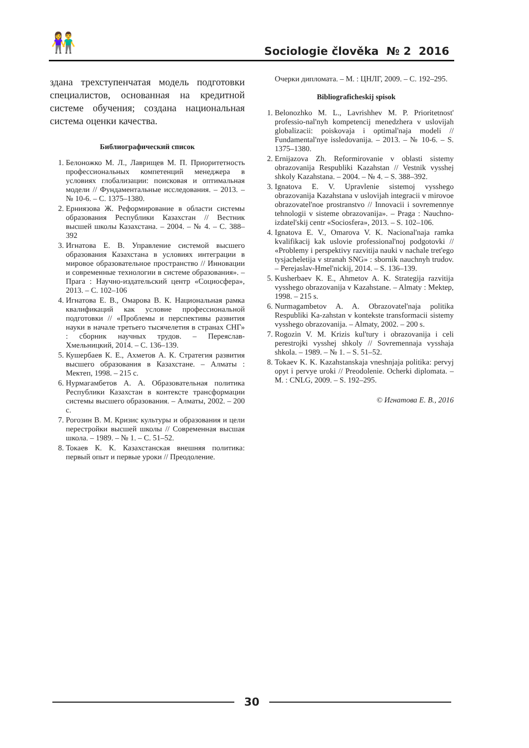👫 Sociologie člověka № 2 2016
здана трехступенчатая модель подготовки специалистов, основанная на кредитной системе обучения; создана национальная система оценки качества.
Библиографический список
1. Белоножко М. Л., Лаврищев М. П. Приоритетность профессиональных компетенций менеджера в условиях глобализации: поисковая и оптимальная модели // Фундаментальные исследования. – 2013. – № 10-6. – С. 1375–1380.
2. Ерниязова Ж. Реформирование в области системы образования Республики Казахстан // Вестник высшей школы Казахстана. – 2004. – № 4. – С. 388–392
3. Игнатова Е. В. Управление системой высшего образования Казахстана в условиях интеграции в мировое образовательное пространство // Инновации и современные технологии в системе образования». – Прага : Научно-издательский центр «Социосфера», 2013. – С. 102–106
4. Игнатова Е. В., Омарова В. К. Национальная рамка квалификаций как условие профессиональной подготовки // «Проблемы и перспективы развития науки в начале третьего тысячелетия в странах СНГ» : сборник научных трудов. – Переяслав-Хмельницкий, 2014. – С. 136–139.
5. Кушербаев К. Е., Ахметов А. К. Стратегия развития высшего образования в Казахстане. – Алматы : Мектеп, 1998. – 215 с.
6. Нурмагамбетов А. А. Образовательная политика Республики Казахстан в контексте трансформации системы высшего образования. – Алматы, 2002. – 200 с.
7. Рогозин В. М. Кризис культуры и образования и цели перестройки высшей школы // Современная высшая школа. – 1989. – № 1. – С. 51–52.
8. Токаев К. К. Казахстанская внешняя политика: первый опыт и первые уроки // Преодоление.
Очерки дипломата. – М. : ЦНЛГ, 2009. – С. 192–295.
Bibliograficheskij spisok
1. Belonozhko M. L., Lavrishhev M. P. Prioritetnost' professio-nal'nyh kompetencij menedzhera v uslovijah globalizacii: poiskovaja i optimal'naja modeli // Fundamental'nye issledovanija. – 2013. – № 10-6. – S. 1375–1380.
2. Ernijazova Zh. Reformirovanie v oblasti sistemy obrazovanija Respubliki Kazahstan // Vestnik vysshej shkoly Kazahstana. – 2004. – № 4. – S. 388–392.
3. Ignatova E. V. Upravlenie sistemoj vysshego obrazovanija Kazahstana v uslovijah integracii v mirovoe obrazovatel'noe prostranstvo // Innovacii i sovremennye tehnologii v sisteme obrazovanija». – Praga : Nauchno-izdatel'skij centr «Sociosfera», 2013. – S. 102–106.
4. Ignatova E. V., Omarova V. K. Nacional'naja ramka kvalifikacij kak uslovie professional'noj podgotovki // «Problemy i perspektivy razvitija nauki v nachale tret'ego tysjacheletija v stranah SNG» : sbornik nauchnyh trudov. – Perejaslav-Hmel'nickij, 2014. – S. 136–139.
5. Kusherbaev K. E., Ahmetov A. K. Strategija razvitija vysshego obrazovanija v Kazahstane. – Almaty : Mektep, 1998. – 215 s.
6. Nurmagambetov A. A. Obrazovatel'naja politika Respubliki Ka-zahstan v kontekste transformacii sistemy vysshego obrazovanija. – Almaty, 2002. – 200 s.
7. Rogozin V. M. Krizis kul'tury i obrazovanija i celi perestrojki vysshej shkoly // Sovremennaja vysshaja shkola. – 1989. – № 1. – S. 51–52.
8. Tokaev K. K. Kazahstanskaja vneshnjaja politika: pervyj opyt i pervye uroki // Preodolenie. Ocherki diplomata. – M. : CNLG, 2009. – S. 192–295.
© Игнатова Е. В., 2016
30